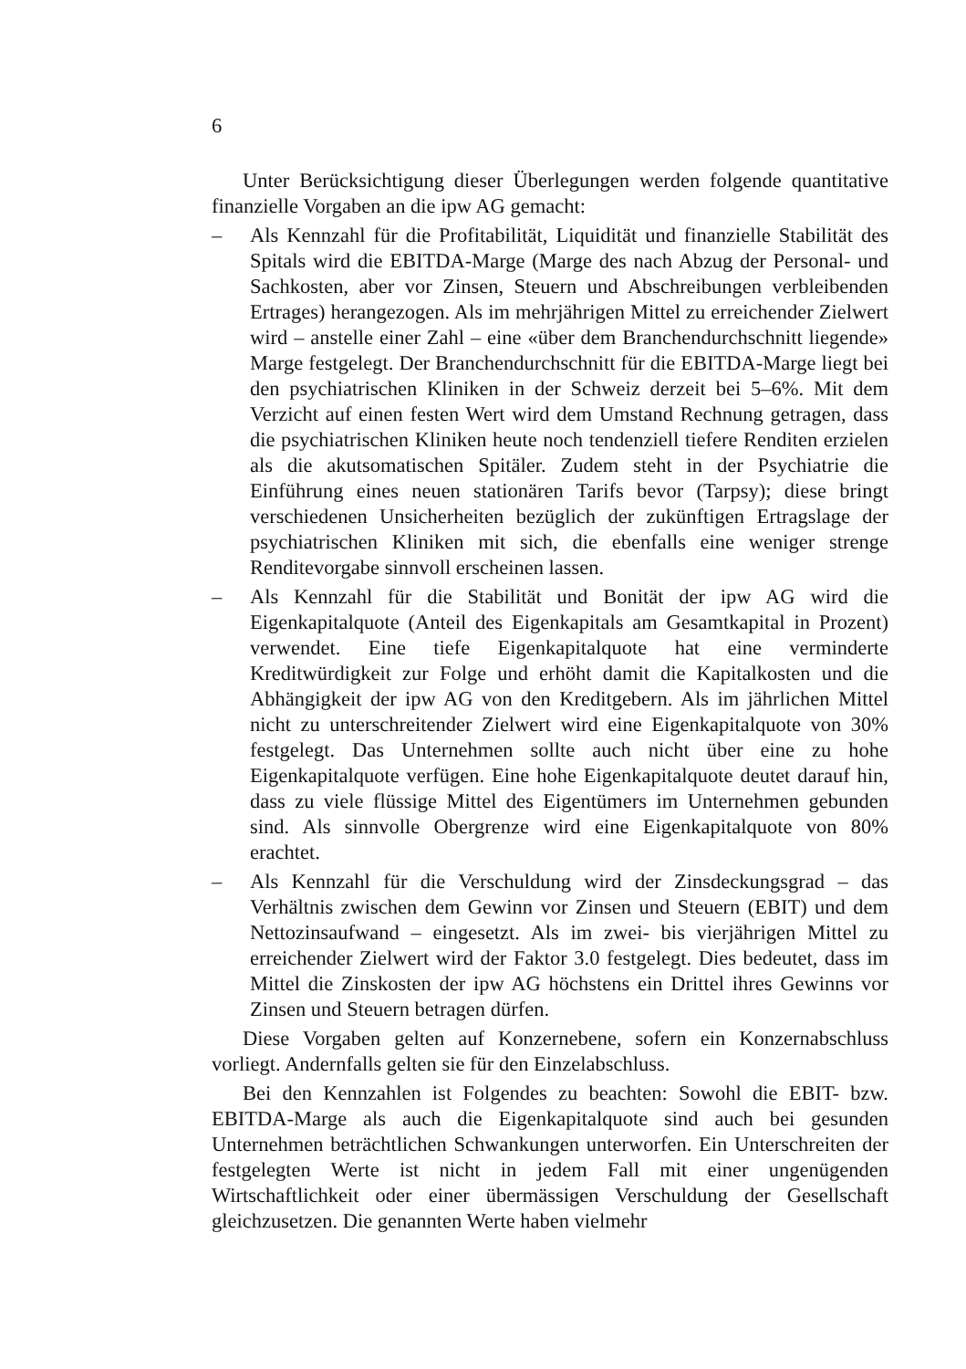6
Unter Berücksichtigung dieser Überlegungen werden folgende quantitative finanzielle Vorgaben an die ipw AG gemacht:
– Als Kennzahl für die Profitabilität, Liquidität und finanzielle Stabilität des Spitals wird die EBITDA-Marge (Marge des nach Abzug der Personal- und Sachkosten, aber vor Zinsen, Steuern und Abschreibungen verbleibenden Ertrages) herangezogen. Als im mehrjährigen Mittel zu erreichender Zielwert wird – anstelle einer Zahl – eine «über dem Branchendurchschnitt liegende» Marge festgelegt. Der Branchendurchschnitt für die EBITDA-Marge liegt bei den psychiatrischen Kliniken in der Schweiz derzeit bei 5–6%. Mit dem Verzicht auf einen festen Wert wird dem Umstand Rechnung getragen, dass die psychiatrischen Kliniken heute noch tendenziell tiefere Renditen erzielen als die akutsomatischen Spitäler. Zudem steht in der Psychiatrie die Einführung eines neuen stationären Tarifs bevor (Tarpsy); diese bringt verschiedenen Unsicherheiten bezüglich der zukünftigen Ertragslage der psychiatrischen Kliniken mit sich, die ebenfalls eine weniger strenge Renditevorgabe sinnvoll erscheinen lassen.
– Als Kennzahl für die Stabilität und Bonität der ipw AG wird die Eigenkapitalquote (Anteil des Eigenkapitals am Gesamtkapital in Prozent) verwendet. Eine tiefe Eigenkapitalquote hat eine verminderte Kreditwürdigkeit zur Folge und erhöht damit die Kapitalkosten und die Abhängigkeit der ipw AG von den Kreditgebern. Als im jährlichen Mittel nicht zu unterschreitender Zielwert wird eine Eigenkapitalquote von 30% festgelegt. Das Unternehmen sollte auch nicht über eine zu hohe Eigenkapitalquote verfügen. Eine hohe Eigenkapitalquote deutet darauf hin, dass zu viele flüssige Mittel des Eigentümers im Unternehmen gebunden sind. Als sinnvolle Obergrenze wird eine Eigenkapitalquote von 80% erachtet.
– Als Kennzahl für die Verschuldung wird der Zinsdeckungsgrad – das Verhältnis zwischen dem Gewinn vor Zinsen und Steuern (EBIT) und dem Nettozinsaufwand – eingesetzt. Als im zwei- bis vierjährigen Mittel zu erreichender Zielwert wird der Faktor 3.0 festgelegt. Dies bedeutet, dass im Mittel die Zinskosten der ipw AG höchstens ein Drittel ihres Gewinns vor Zinsen und Steuern betragen dürfen.
Diese Vorgaben gelten auf Konzernebene, sofern ein Konzernabschluss vorliegt. Andernfalls gelten sie für den Einzelabschluss.
Bei den Kennzahlen ist Folgendes zu beachten: Sowohl die EBIT- bzw. EBITDA-Marge als auch die Eigenkapitalquote sind auch bei gesunden Unternehmen beträchtlichen Schwankungen unterworfen. Ein Unterschreiten der festgelegten Werte ist nicht in jedem Fall mit einer ungenügenden Wirtschaftlichkeit oder einer übermässigen Verschuldung der Gesellschaft gleichzusetzen. Die genannten Werte haben vielmehr